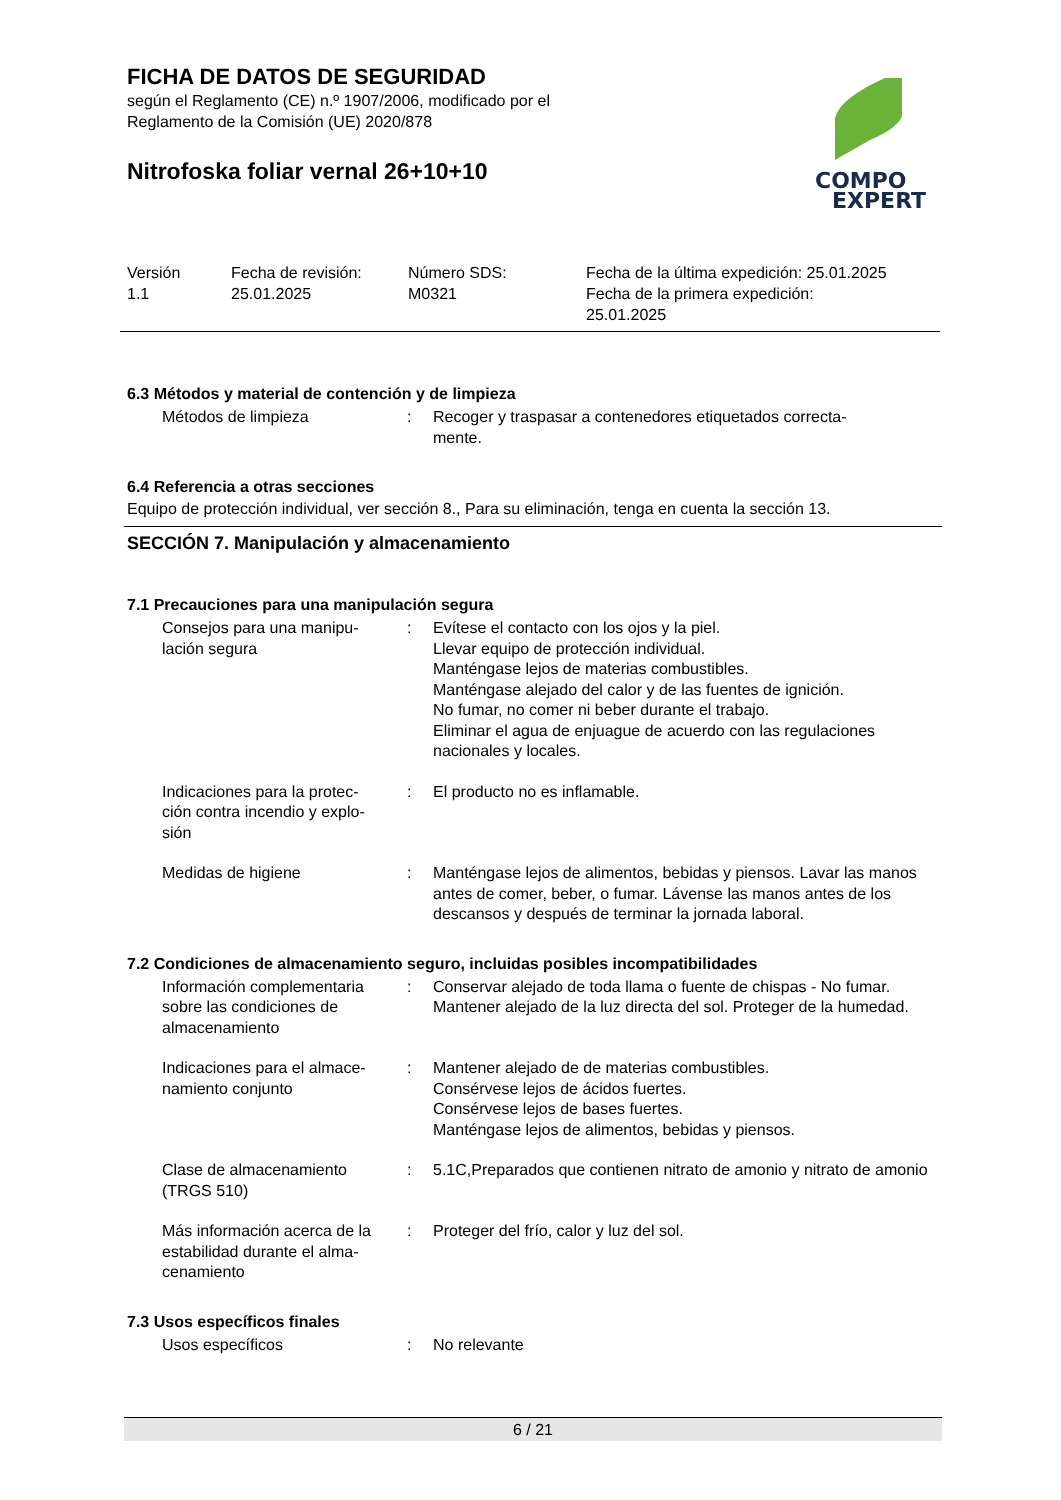FICHA DE DATOS DE SEGURIDAD
según el Reglamento (CE) n.º 1907/2006, modificado por el
Reglamento de la Comisión (UE) 2020/878
Nitrofoska foliar vernal 26+10+10
COMPO
EXPERT
Versión
1.1
Fecha de revisión:
25.01.2025
Número SDS:
M0321
Fecha de la última expedición: 25.01.2025
Fecha de la primera expedición:
25.01.2025
6.3 Métodos y material de contención y de limpieza
Métodos de limpieza : Recoger y traspasar a contenedores etiquetados correcta-
mente.
6.4 Referencia a otras secciones
Equipo de protección individual, ver sección 8., Para su eliminación, tenga en cuenta la sección 13.
SECCIÓN 7. Manipulación y almacenamiento
7.1 Precauciones para una manipulación segura
Consejos para una manipu-
lación segura
: Evítese el contacto con los ojos y la piel.
Llevar equipo de protección individual.
Manténgase lejos de materias combustibles.
Manténgase alejado del calor y de las fuentes de ignición.
No fumar, no comer ni beber durante el trabajo.
Eliminar el agua de enjuague de acuerdo con las regulaciones nacionales y locales.
Indicaciones para la protec-
ción contra incendio y explo-
sión
: El producto no es inflamable.
Medidas de higiene : Manténgase lejos de alimentos, bebidas y piensos. Lavar las manos antes de comer, beber, o fumar. Lávense las manos antes de los descansos y después de terminar la jornada laboral.
7.2 Condiciones de almacenamiento seguro, incluidas posibles incompatibilidades
Información complementaria sobre las condiciones de almacenamiento
: Conservar alejado de toda llama o fuente de chispas - No fumar. Mantener alejado de la luz directa del sol. Proteger de la humedad.
Indicaciones para el almace-
namiento conjunto
: Mantener alejado de de materias combustibles.
Consérvese lejos de ácidos fuertes.
Consérvese lejos de bases fuertes.
Manténgase lejos de alimentos, bebidas y piensos.
Clase de almacenamiento
(TRGS 510)
: 5.1C,Preparados que contienen nitrato de amonio y nitrato de amonio
Más información acerca de la estabilidad durante el alma-
cenamiento
: Proteger del frío, calor y luz del sol.
7.3 Usos específicos finales
Usos específicos : No relevante
6 / 21